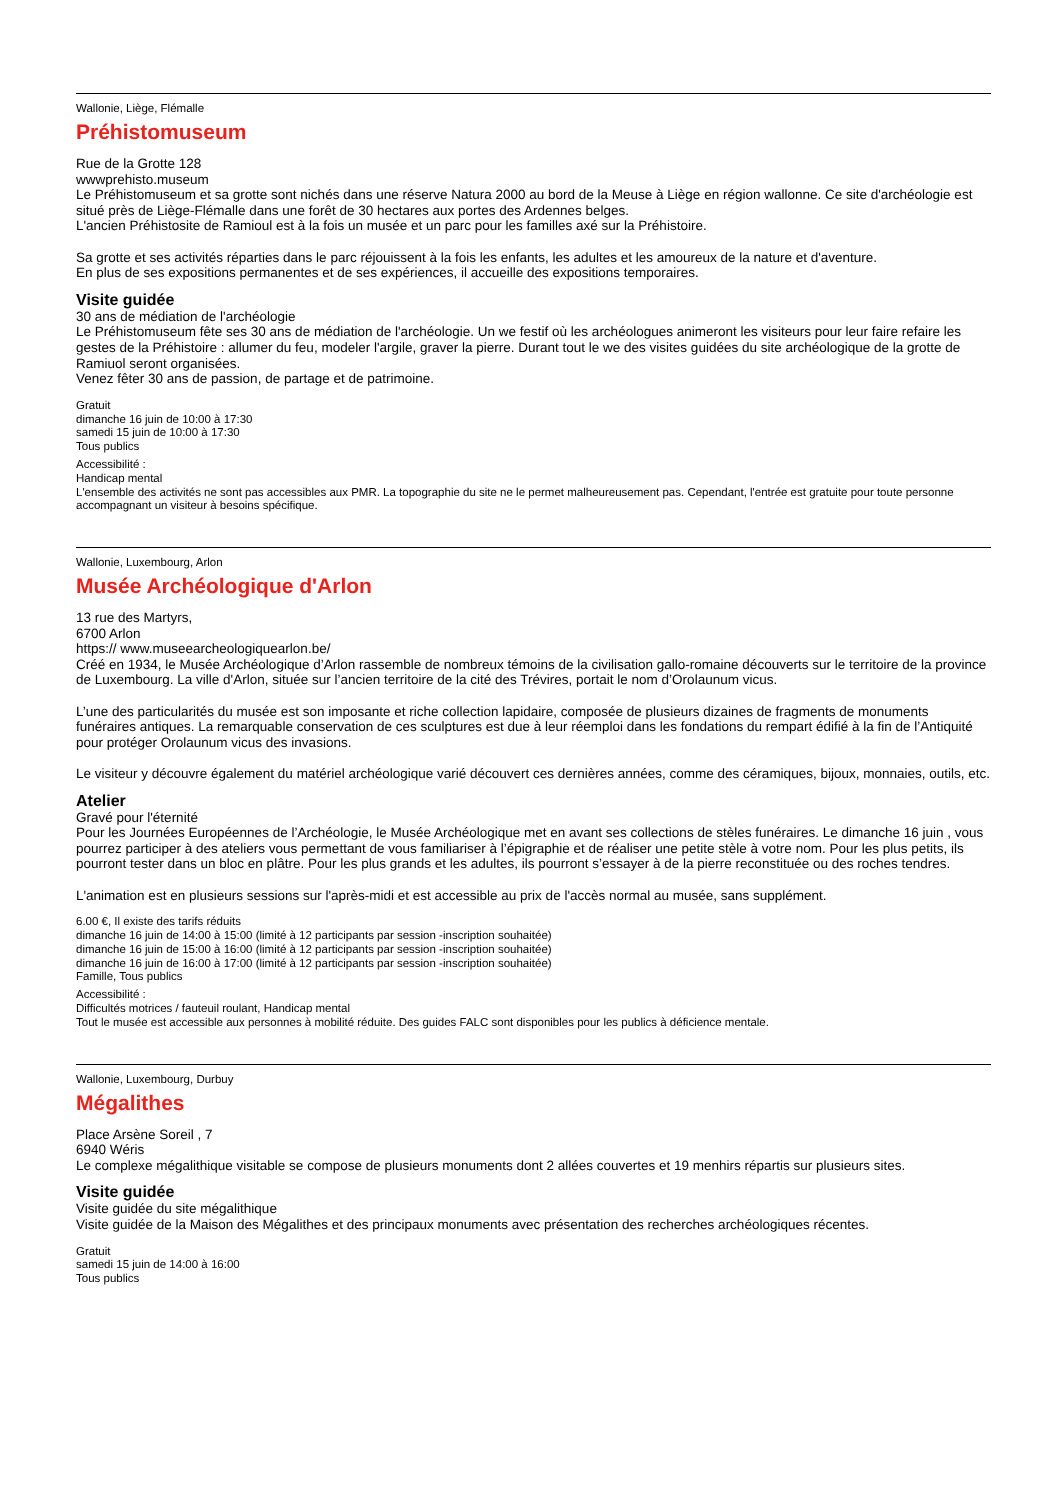Wallonie, Liège, Flémalle
Préhistomuseum
Rue de la Grotte 128
wwwprehisto.museum
Le Préhistomuseum et sa grotte sont nichés dans une réserve Natura 2000 au bord de la Meuse à Liège en région wallonne. Ce site d'archéologie est situé près de Liège-Flémalle dans une forêt de 30 hectares aux portes des Ardennes belges.
L'ancien Préhistosite de Ramioul est à la fois un musée et un parc pour les familles axé sur la Préhistoire.
Sa grotte et ses activités réparties dans le parc réjouissent à la fois les enfants, les adultes et les amoureux de la nature et d'aventure.
En plus de ses expositions permanentes et de ses expériences, il accueille des expositions temporaires.
Visite guidée
30 ans de médiation de l'archéologie
Le Préhistomuseum fête ses 30 ans de médiation de l'archéologie. Un we festif où les archéologues animeront les visiteurs pour leur faire refaire les gestes de la Préhistoire : allumer du feu, modeler l'argile, graver la pierre. Durant tout le we des visites guidées du site archéologique de la grotte de Ramiuol seront organisées.
Venez fêter 30 ans de passion, de partage et de patrimoine.
Gratuit
dimanche 16 juin de 10:00 à 17:30
samedi 15 juin de 10:00 à 17:30
Tous publics
Accessibilité :
Handicap mental
L'ensemble des activités ne sont pas accessibles aux PMR. La topographie du site ne le permet malheureusement pas. Cependant, l'entrée est gratuite pour toute personne accompagnant un visiteur à besoins spécifique.
Wallonie, Luxembourg, Arlon
Musée Archéologique d'Arlon
13 rue des Martyrs,
6700 Arlon
https:// www.museearcheologiquearlon.be/
Créé en 1934, le Musée Archéologique d’Arlon rassemble de nombreux témoins de la civilisation gallo-romaine découverts sur le territoire de la province de Luxembourg. La ville d'Arlon, située sur l’ancien territoire de la cité des Trévires, portait le nom d’Orolaunum vicus.
L’une des particularités du musée est son imposante et riche collection lapidaire, composée de plusieurs dizaines de fragments de monuments funéraires antiques. La remarquable conservation de ces sculptures est due à leur réemploi dans les fondations du rempart édifié à la fin de l’Antiquité pour protéger Orolaunum vicus des invasions.
Le visiteur y découvre également du matériel archéologique varié découvert ces dernières années, comme des céramiques, bijoux, monnaies, outils, etc.
Atelier
Gravé pour l'éternité
Pour les Journées Européennes de l’Archéologie, le Musée Archéologique met en avant ses collections de stèles funéraires. Le dimanche 16 juin , vous pourrez participer à des ateliers vous permettant de vous familiariser à l’épigraphie et de réaliser une petite stèle à votre nom. Pour les plus petits, ils pourront tester dans un bloc en plâtre. Pour les plus grands et les adultes, ils pourront s’essayer à de la pierre reconstituée ou des roches tendres.
L'animation est en plusieurs sessions sur l'après-midi et est accessible au prix de l'accès normal au musée, sans supplément.
6.00 €, Il existe des tarifs réduits
dimanche 16 juin de 14:00 à 15:00 (limité à 12 participants par session -inscription souhaitée)
dimanche 16 juin de 15:00 à 16:00 (limité à 12 participants par session -inscription souhaitée)
dimanche 16 juin de 16:00 à 17:00 (limité à 12 participants par session -inscription souhaitée)
Famille, Tous publics
Accessibilité :
Difficultés motrices / fauteuil roulant, Handicap mental
Tout le musée est accessible aux personnes à mobilité réduite. Des guides FALC sont disponibles pour les publics à déficience mentale.
Wallonie, Luxembourg, Durbuy
Mégalithes
Place Arsène Soreil , 7
6940 Wéris
Le complexe mégalithique visitable se compose de plusieurs monuments dont 2 allées couvertes et 19 menhirs répartis sur plusieurs sites.
Visite guidée
Visite guidée du site mégalithique
Visite guidée de la Maison des Mégalithes et des principaux monuments avec présentation des recherches archéologiques récentes.
Gratuit
samedi 15 juin de 14:00 à 16:00
Tous publics